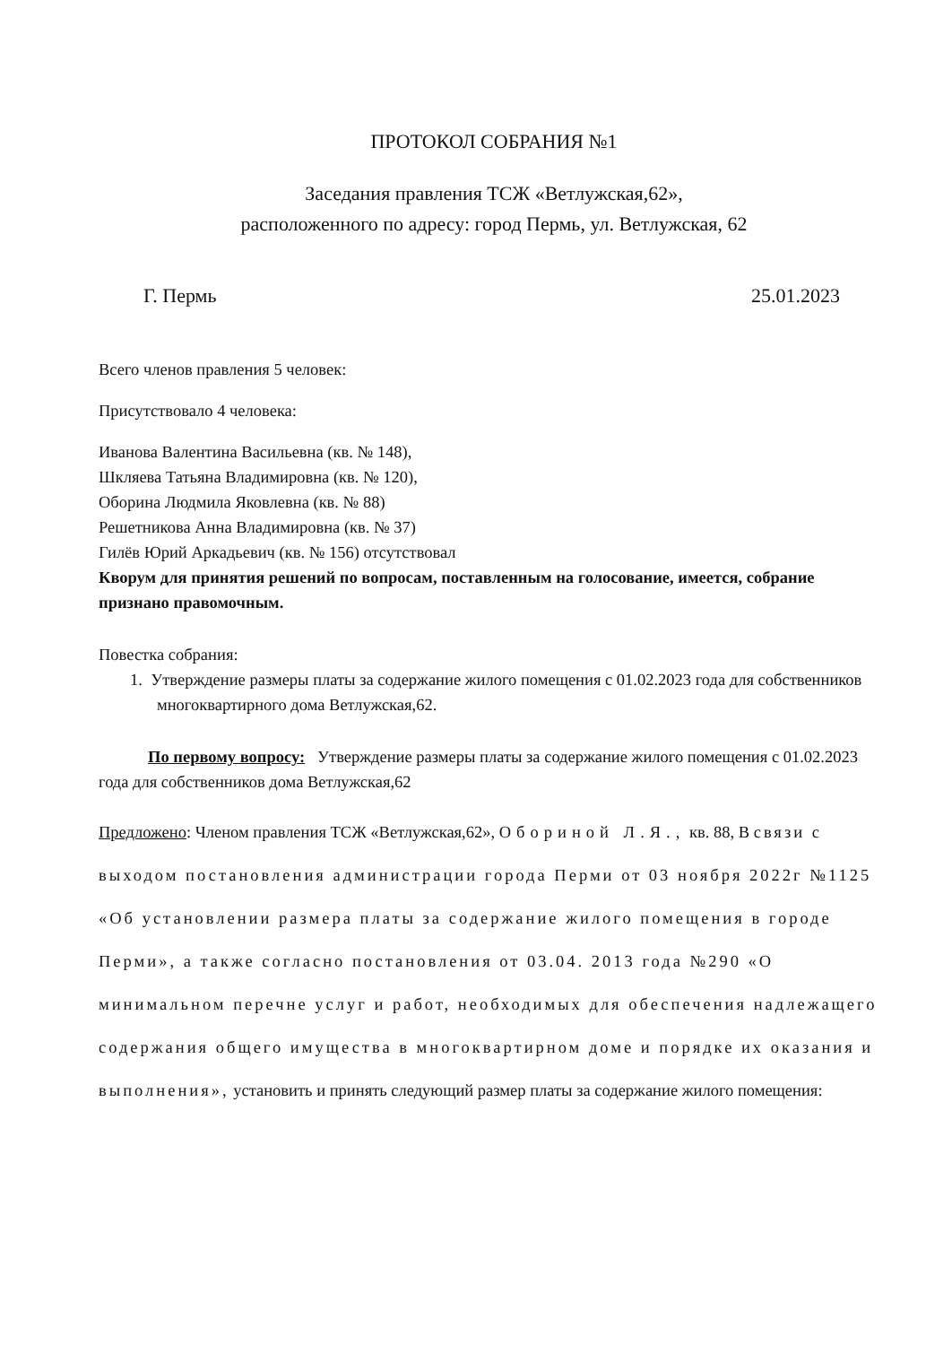ПРОТОКОЛ СОБРАНИЯ №1
Заседания правления ТСЖ «Ветлужская,62»,
расположенного по адресу: город Пермь, ул. Ветлужская, 62
Г. Пермь 25.01.2023
Всего членов правления 5 человек:
Присутствовало 4 человека:
Иванова Валентина Васильевна (кв. № 148),
Шкляева Татьяна Владимировна (кв. № 120),
Оборина Людмила Яковлевна (кв. № 88)
Решетникова Анна Владимировна (кв. № 37)
Гилёв Юрий Аркадьевич (кв. № 156) отсутствовал
Кворум для принятия решений по вопросам, поставленным на голосование, имеется, собрание признано правомочным.
Повестка собрания:
1. Утверждение размеры платы за содержание жилого помещения с 01.02.2023 года для собственников многоквартирного дома Ветлужская,62.
По первому вопросу: Утверждение размеры платы за содержание жилого помещения с 01.02.2023 года для собственников дома Ветлужская,62
Предложено: Членом правления ТСЖ «Ветлужская,62», Обориной Л.Я., кв. 88, В связи с выходом постановления администрации города Перми от 03 ноября 2022г №1125 «Об установлении размера платы за содержание жилого помещения в городе Перми», а также согласно постановления от 03.04. 2013 года №290 «О минимальном перечне услуг и работ, необходимых для обеспечения надлежащего содержания общего имущества в многоквартирном доме и порядке их оказания и выполнения», установить и принять следующий размер платы за содержание жилого помещения: